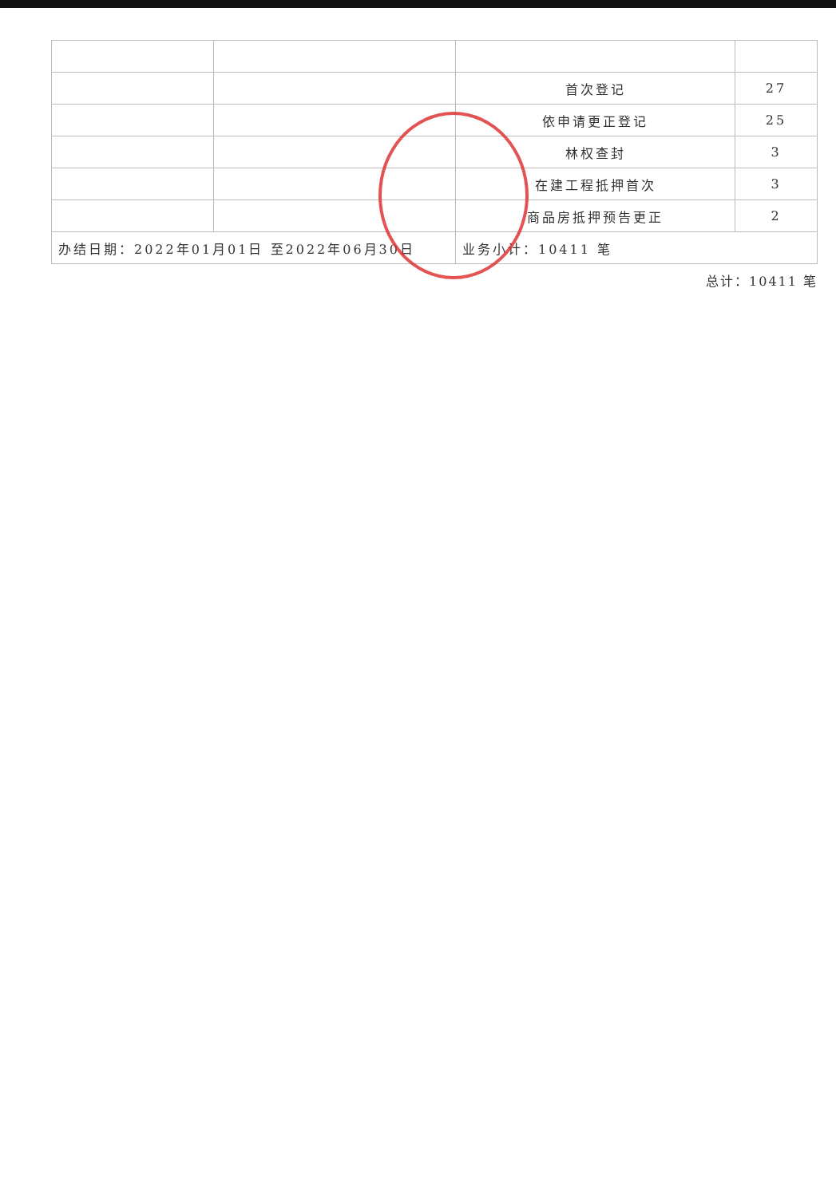| | | 首次登记 | 27 |
| | | 依申请更正登记 | 25 |
| | | 林权查封 | 3 |
| | | 在建工程抵押首次 | 3 |
| | | 商品房抵押预告更正 | 2 |
| 办结日期：2022年01月01日 至2022年06月30日 | | 业务小计：10411 笔 | |
总计：10411 笔